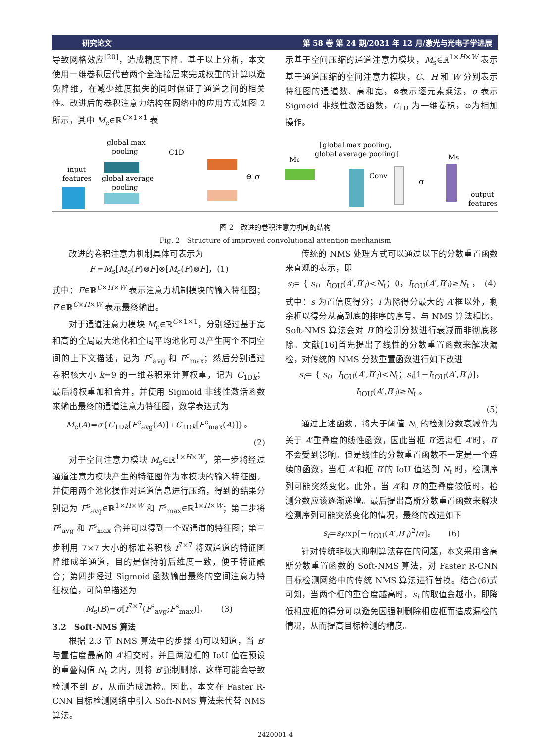研究论文 第 58 卷 第 24 期/2021 年 12 月/激光与光电子学进展
导致网格效应<sup>[20]</sup>，造成精度下降。基于以上分析，本文使用一维卷积层代替两个全连接层来完成权重的计算以避免降维，在减少维度损失的同时保证了通道之间的相关性。改进后的卷积注意力结构在网络中的应用方式如图 2 所示，其中 M<sub>c</sub>∈ℝ<sup>C×1×1</sup> 表
示基于空间压缩的通道注意力模块，M<sub>s</sub>∈ℝ<sup>1×H×W</sup> 表示基于通道压缩的空间注意力模块，C、H 和 W 分别表示特征图的通道数、高和宽，⊗表示逐元素乘法，σ 表示 Sigmoid 非线性激活函数，C<sub>1D</sub> 为一维卷积，⊕为相加操作。
global max
pooling
input
features
global average
pooling
C1D
⊕ σ
Mc
[global max pooling,
global average pooling]
Conv
σ
Ms
output
features
图 2　改进的卷积注意力机制的结构
Fig. 2　Structure of improved convolutional attention mechanism
改进的卷积注意力机制具体可表示为
F′=M<sub>s</sub>[M<sub>c</sub>(F)⊗F]⊗[M<sub>c</sub>(F)⊗F]，(1)
式中：F∈ℝ<sup>C×H×W</sup> 表示注意力机制模块的输入特征图；F′∈ℝ<sup>C×H×W</sup> 表示最终输出。
对于通道注意力模块 M<sub>c</sub>∈ℝ<sup>C×1×1</sup>，分别经过基于宽和高的全局最大池化和全局平均池化可以产生两个不同空间的上下文描述，记为 F<sup>c</sup><sub>avg</sub> 和 F<sup>c</sup><sub>max</sub>；然后分别通过卷积核大小 k=9 的一维卷积来计算权重，记为 C<sub>1Dk</sub>；最后将权重加和合并，并使用 Sigmoid 非线性激活函数来输出最终的通道注意力特征图，数学表达式为
M<sub>c</sub>(A)=σ{C<sub>1Dk</sub>[F<sup>c</sup><sub>avg</sub>(A)]+C<sub>1Dk</sub>[F<sup>c</sup><sub>max</sub>(A)]}。
(2)
对于空间注意力模块 M<sub>s</sub>∈ℝ<sup>1×H×W</sup>，第一步将经过通道注意力模块产生的特征图作为本模块的输入特征图，并使用两个池化操作对通道信息进行压缩，得到的结果分别记为 F<sup>s</sup><sub>avg</sub>∈ℝ<sup>1×H×W</sup> 和 F<sup>s</sup><sub>max</sub>∈ℝ<sup>1×H×W</sup>；第二步将 F<sup>s</sup><sub>avg</sub> 和 F<sup>s</sup><sub>max</sub> 合并可以得到一个双通道的特征图；第三步利用 7×7 大小的标准卷积核 f<sup>7×7</sup> 将双通道的特征图降维成单通道，目的是保持前后维度一致，便于特征融合；第四步经过 Sigmoid 函数输出最终的空间注意力特征权值，可简单描述为
M<sub>s</sub>(B)=σ[f<sup>7×7</sup>(F<sup>s</sup><sub>avg</sub>;F<sup>s</sup><sub>max</sub>)]。　　(3)
3.2　Soft-NMS 算法
根据 2.3 节 NMS 算法中的步骤 4)可以知道，当 B′与置信度最高的 A′相交时，并且两边框的 IoU 值在预设的重叠阈值 N<sub>t</sub> 之内，则将 B′强制删除，这样可能会导致检测不到 B′，从而造成漏检。因此，本文在 Faster R-CNN 目标检测网络中引入 Soft-NMS 算法来代替 NMS 算法。
传统的 NMS 处理方式可以通过以下的分数重置函数来直观的表示，即
s<sub>i</sub>= { s<sub>i</sub>，I<sub>IOU</sub>(A′,B′<sub>i</sub>)<N<sub>t</sub>；0，I<sub>IOU</sub>(A′,B′<sub>i</sub>)≥N<sub>t</sub> ，　(4)
式中：s 为置信度得分；i 为除得分最大的 A′框以外，剩余框以得分从高到底的排序的序号。与 NMS 算法相比，Soft-NMS 算法会对 B′的检测分数进行衰减而非彻底移除。文献[16]首先提出了线性的分数重置函数来解决漏检，对传统的 NMS 分数重置函数进行如下改进
s<sub>i</sub>= { s<sub>i</sub>，I<sub>IOU</sub>(A′,B′<sub>i</sub>)<N<sub>t</sub>；s<sub>i</sub>[1−I<sub>IOU</sub>(A′,B′<sub>i</sub>)]，I<sub>IOU</sub>(A′,B′<sub>i</sub>)≥N<sub>t</sub> 。
(5)
通过上述函数，将大于阈值 N<sub>t</sub> 的检测分数衰减作为关于 A′重叠度的线性函数，因此当框 B′远离框 A′时，B′不会受到影响。但是线性的分数重置函数不一定是一个连续的函数，当框 A′和框 B′的 IoU 值达到 N<sub>t</sub> 时，检测序列可能突然变化。此外，当 A′和 B′的重叠度较低时，检测分数应该逐渐递增。最后提出高斯分数重置函数来解决检测序列可能突然变化的情况，最终的改进如下
s<sub>i</sub>=s<sub>i</sub>exp[−I<sub>IOU</sub>(A′,B′<sub>i</sub>)<sup>2</sup>/σ]。　　(6)
针对传统非极大抑制算法存在的问题，本文采用含高斯分数重置函数的 Soft-NMS 算法，对 Faster R-CNN 目标检测网络中的传统 NMS 算法进行替换。结合(6)式可知，当两个框的重合度越高时，s<sub>i</sub> 的取值会越小，即降低相应框的得分可以避免因强制删除相应框而造成漏检的情况，从而提高目标检测的精度。
2420001-4